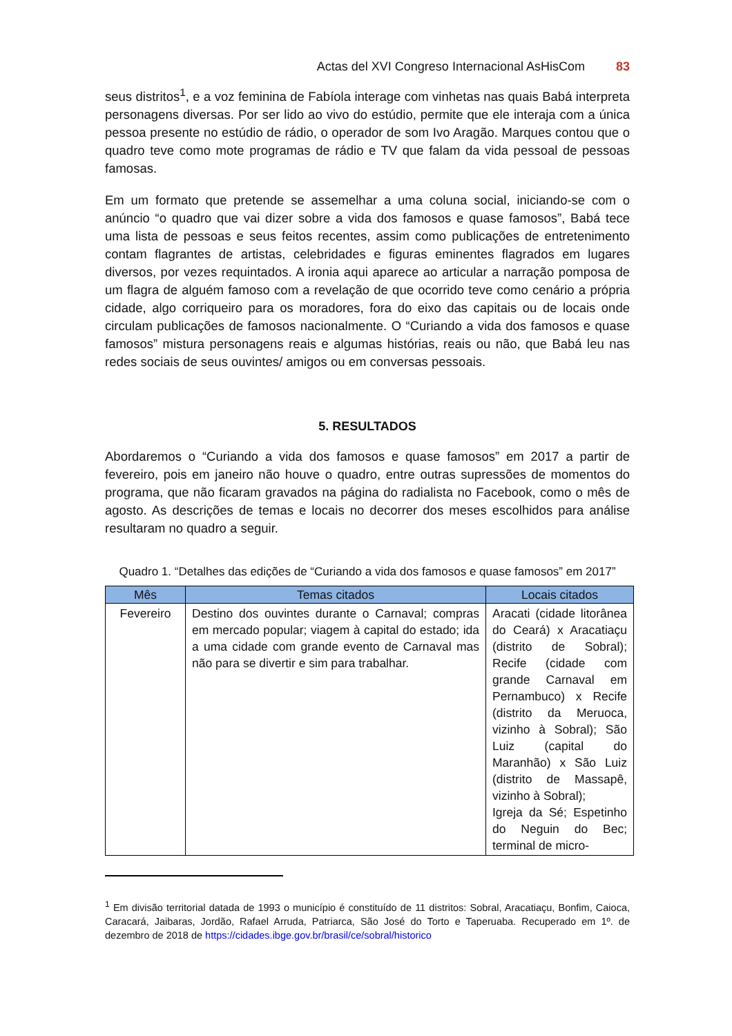Actas del XVI Congreso Internacional AsHisCom 83
seus distritos<sup>1</sup>, e a voz feminina de Fabíola interage com vinhetas nas quais Babá interpreta personagens diversas. Por ser lido ao vivo do estúdio, permite que ele interaja com a única pessoa presente no estúdio de rádio, o operador de som Ivo Aragão. Marques contou que o quadro teve como mote programas de rádio e TV que falam da vida pessoal de pessoas famosas.
Em um formato que pretende se assemelhar a uma coluna social, iniciando-se com o anúncio “o quadro que vai dizer sobre a vida dos famosos e quase famosos”, Babá tece uma lista de pessoas e seus feitos recentes, assim como publicações de entretenimento contam flagrantes de artistas, celebridades e figuras eminentes flagrados em lugares diversos, por vezes requintados. A ironia aqui aparece ao articular a narração pomposa de um flagra de alguém famoso com a revelação de que ocorrido teve como cenário a própria cidade, algo corriqueiro para os moradores, fora do eixo das capitais ou de locais onde circulam publicações de famosos nacionalmente. O “Curiando a vida dos famosos e quase famosos” mistura personagens reais e algumas histórias, reais ou não, que Babá leu nas redes sociais de seus ouvintes/ amigos ou em conversas pessoais.
5. RESULTADOS
Abordaremos o “Curiando a vida dos famosos e quase famosos” em 2017 a partir de fevereiro, pois em janeiro não houve o quadro, entre outras supressões de momentos do programa, que não ficaram gravados na página do radialista no Facebook, como o mês de agosto. As descrições de temas e locais no decorrer dos meses escolhidos para análise resultaram no quadro a seguir.
Quadro 1. “Detalhes das edições de “Curiando a vida dos famosos e quase famosos” em 2017”
| Mês | Temas citados | Locais citados |
| --- | --- | --- |
| Fevereiro | Destino dos ouvintes durante o Carnaval; compras em mercado popular; viagem à capital do estado; ida a uma cidade com grande evento de Carnaval mas não para se divertir e sim para trabalhar. | Aracati (cidade litorânea do Ceará) x Aracatiaçu (distrito de Sobral); Recife (cidade com grande Carnaval em Pernambuco) x Recife (distrito da Meruoca, vizinho à Sobral); São Luiz (capital do Maranhão) x São Luiz (distrito de Massapê, vizinho à Sobral); Igreja da Sé; Espetinho do Neguin do Bec; terminal de micro- |
<sup>1</sup> Em divisão territorial datada de 1993 o município é constituído de 11 distritos: Sobral, Aracatiaçu, Bonfim, Caioca, Caracará, Jaibaras, Jordão, Rafael Arruda, Patriarca, São José do Torto e Taperuaba. Recuperado em 1º. de dezembro de 2018 de https://cidades.ibge.gov.br/brasil/ce/sobral/historico